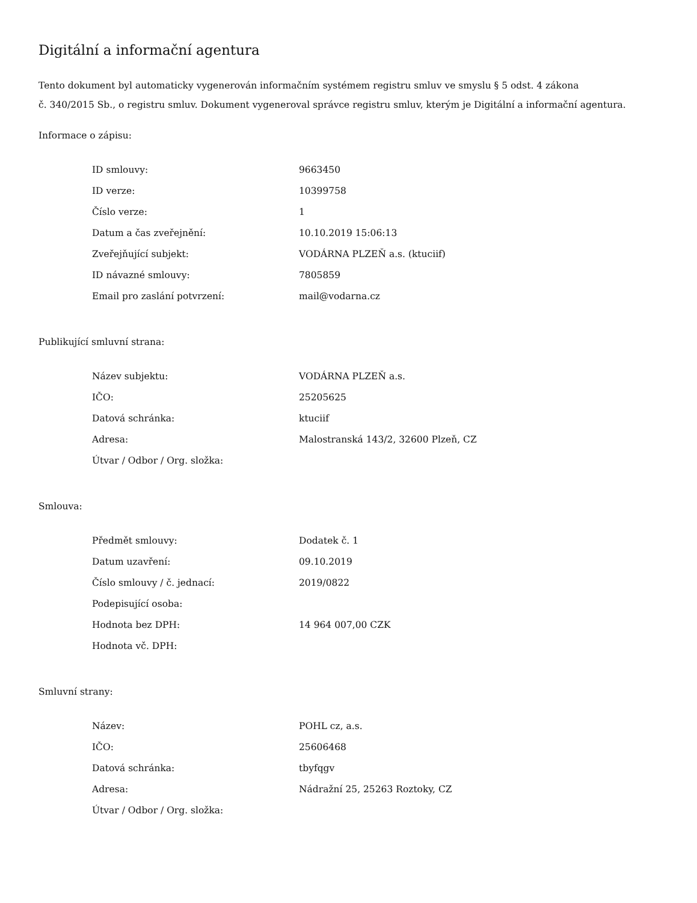Digitální a informační agentura
Tento dokument byl automaticky vygenerován informačním systémem registru smluv ve smyslu § 5 odst. 4 zákona
č. 340/2015 Sb., o registru smluv. Dokument vygeneroval správce registru smluv, kterým je Digitální a informační agentura.
Informace o zápisu:
| ID smlouvy: | 9663450 |
| ID verze: | 10399758 |
| Číslo verze: | 1 |
| Datum a čas zveřejnění: | 10.10.2019 15:06:13 |
| Zveřejňující subjekt: | VODÁRNA PLZEŇ a.s. (ktuciif) |
| ID návazné smlouvy: | 7805859 |
| Email pro zaslání potvrzení: | mail@vodarna.cz |
Publikující smluvní strana:
| Název subjektu: | VODÁRNA PLZEŇ a.s. |
| IČO: | 25205625 |
| Datová schránka: | ktuciif |
| Adresa: | Malostranská 143/2, 32600 Plzeň, CZ |
| Útvar / Odbor / Org. složka: | |
Smlouva:
| Předmět smlouvy: | Dodatek č. 1 |
| Datum uzavření: | 09.10.2019 |
| Číslo smlouvy / č. jednací: | 2019/0822 |
| Podepisující osoba: | |
| Hodnota bez DPH: | 14 964 007,00 CZK |
| Hodnota vč. DPH: | |
Smluvní strany:
| Název: | POHL cz, a.s. |
| IČO: | 25606468 |
| Datová schránka: | tbyfqgv |
| Adresa: | Nádražní 25, 25263 Roztoky, CZ |
| Útvar / Odbor / Org. složka: | |